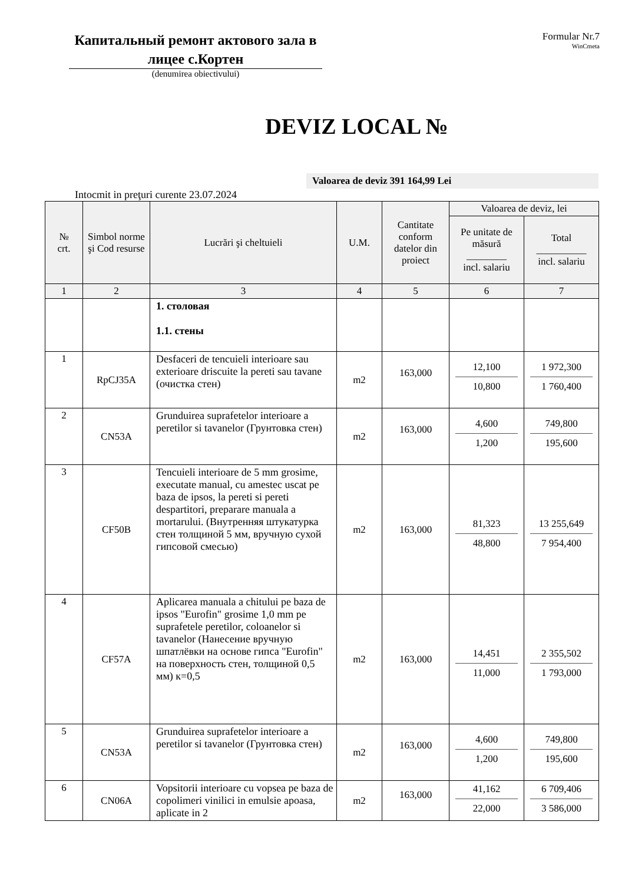Капитальный ремонт актового зала в лицее с.Кортен
(denumirea obiectivului)
Formular Nr.7
WinCmeta
DEVIZ LOCAL №
Valoarea de deviz 391 164,99 Lei
Intocmit in preţuri curente 23.07.2024
| № crt. | Simbol norme şi Cod resurse | Lucrări şi cheltuieli | U.M. | Cantitate conform datelor din proiect | Valoarea de deviz, lei | |
| --- | --- | --- | --- | --- | --- | --- |
| | | | | | Pe unitate de măsură ________ incl. salariu | Total __________ incl. salariu |
| 1 | 2 | 3 | 4 | 5 | 6 | 7 |
| | | 1. столовая 1.1. стены | | | | |
| 1 | RpCJ35A | Desfaceri de tencuieli interioare sau exterioare driscuite la pereti sau tavane (очистка стен) | m2 | 163,000 | 12,100 10,800 | 1 972,300 1 760,400 |
| 2 | CN53A | Grunduirea suprafetelor interioare a peretilor si tavanelor (Грунтовка стен) | m2 | 163,000 | 4,600 1,200 | 749,800 195,600 |
| 3 | CF50B | Tencuieli interioare de 5 mm grosime, executate manual, cu amestec uscat pe baza de ipsos, la pereti si pereti despartitori, preparare manuala a mortarului. (Внутренняя штукатурка стен толщиной 5 мм, вручную сухой гипсовой смесью) | m2 | 163,000 | 81,323 48,800 | 13 255,649 7 954,400 |
| 4 | CF57A | Aplicarea manuala a chitului pe baza de ipsos "Eurofin" grosime 1,0 mm pe suprafetele peretilor, coloanelor si tavanelor (Нанесение вручную шпатлёвки на основе гипса "Eurofin" на поверхность стен, толщиной 0,5 мм) к=0,5 | m2 | 163,000 | 14,451 11,000 | 2 355,502 1 793,000 |
| 5 | CN53A | Grunduirea suprafetelor interioare a peretilor si tavanelor (Грунтовка стен) | m2 | 163,000 | 4,600 1,200 | 749,800 195,600 |
| 6 | CN06A | Vopsitorii interioare cu vopsea pe baza de copolimeri vinilici in emulsie apoasa, aplicate in 2 | m2 | 163,000 | 41,162 22,000 | 6 709,406 3 586,000 |